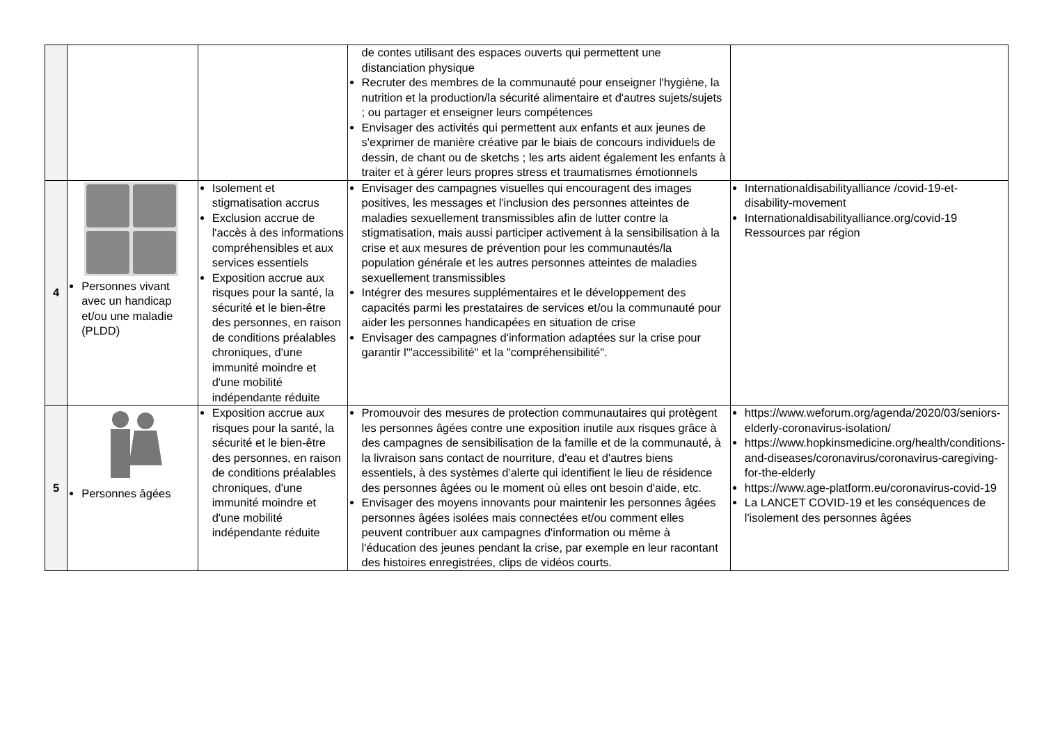| | | | de contes utilisant des espaces ouverts qui permettent une distanciation physique Recruter des membres de la communauté pour enseigner l'hygiène, la nutrition et la production/la sécurité alimentaire et d'autres sujets/sujets ; ou partager et enseigner leurs compétences Envisager des activités qui permettent aux enfants et aux jeunes de s'exprimer de manière créative par le biais de concours individuels de dessin, de chant ou de sketchs ; les arts aident également les enfants à traiter et à gérer leurs propres stress et traumatismes émotionnels | |
| 4 | Personnes vivant avec un handicap et/ou une maladie (PLDD) | Isolement et stigmatisation accrus Exclusion accrue de l'accès à des informations compréhensibles et aux services essentiels Exposition accrue aux risques pour la santé, la sécurité et le bien-être des personnes, en raison de conditions préalables chroniques, d'une immunité moindre et d'une mobilité indépendante réduite | Envisager des campagnes visuelles qui encouragent des images positives, les messages et l'inclusion des personnes atteintes de maladies sexuellement transmissibles afin de lutter contre la stigmatisation, mais aussi participer activement à la sensibilisation à la crise et aux mesures de prévention pour les communautés/la population générale et les autres personnes atteintes de maladies sexuellement transmissibles Intégrer des mesures supplémentaires et le développement des capacités parmi les prestataires de services et/ou la communauté pour aider les personnes handicapées en situation de crise Envisager des campagnes d'information adaptées sur la crise pour garantir l'"accessibilité" et la "compréhensibilité". | Internationaldisabilityalliance /covid-19-et-disability-movement Internationaldisabilityalliance.org/covid-19 Ressources par région |
| 5 | Personnes âgées | Exposition accrue aux risques pour la santé, la sécurité et le bien-être des personnes, en raison de conditions préalables chroniques, d'une immunité moindre et d'une mobilité indépendante réduite | Promouvoir des mesures de protection communautaires qui protègent les personnes âgées contre une exposition inutile aux risques grâce à des campagnes de sensibilisation de la famille et de la communauté, à la livraison sans contact de nourriture, d'eau et d'autres biens essentiels, à des systèmes d'alerte qui identifient le lieu de résidence des personnes âgées ou le moment où elles ont besoin d'aide, etc. Envisager des moyens innovants pour maintenir les personnes âgées personnes âgées isolées mais connectées et/ou comment elles peuvent contribuer aux campagnes d'information ou même à l'éducation des jeunes pendant la crise, par exemple en leur racontant des histoires enregistrées, clips de vidéos courts. | https://www.weforum.org/agenda/2020/03/seniors-elderly-coronavirus-isolation/ https://www.hopkinsmedicine.org/health/conditions-and-diseases/coronavirus/coronavirus-caregiving-for-the-elderly https://www.age-platform.eu/coronavirus-covid-19 La LANCET COVID-19 et les conséquences de l'isolement des personnes âgées |